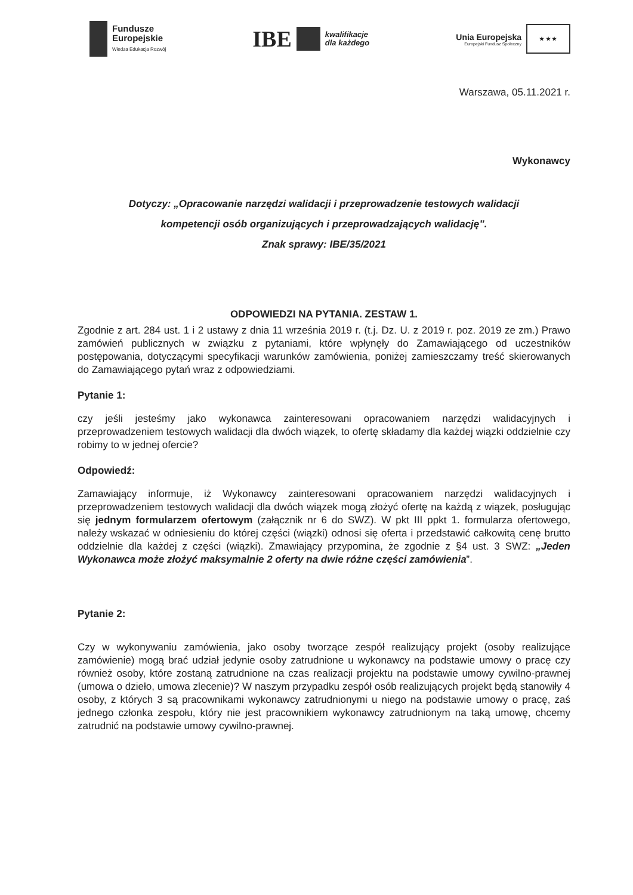Fundusze
Europejskie
Wiedza Edukacja Rozwój
IBE
kwalifikacje
dla każdego
Unia Europejska
Europejski Fundusz Społeczny
★ ★ ★
Warszawa, 05.11.2021 r.
Wykonawcy
Dotyczy: „Opracowanie narzędzi walidacji i przeprowadzenie testowych walidacji
kompetencji osób organizujących i przeprowadzających walidację”.
Znak sprawy: IBE/35/2021
ODPOWIEDZI NA PYTANIA. ZESTAW 1.
Zgodnie z art. 284 ust. 1 i 2 ustawy z dnia 11 września 2019 r. (t.j. Dz. U. z 2019 r. poz. 2019 ze zm.) Prawo zamówień publicznych w związku z pytaniami, które wpłynęły do Zamawiającego od uczestników postępowania, dotyczącymi specyfikacji warunków zamówienia, poniżej zamieszczamy treść skierowanych do Zamawiającego pytań wraz z odpowiedziami.
Pytanie 1:
czy jeśli jesteśmy jako wykonawca zainteresowani opracowaniem narzędzi walidacyjnych i przeprowadzeniem testowych walidacji dla dwóch wiązek, to ofertę składamy dla każdej wiązki oddzielnie czy robimy to w jednej ofercie?
Odpowiedź:
Zamawiający informuje, iż Wykonawcy zainteresowani opracowaniem narzędzi walidacyjnych i przeprowadzeniem testowych walidacji dla dwóch wiązek mogą złożyć ofertę na każdą z wiązek, posługując się jednym formularzem ofertowym (załącznik nr 6 do SWZ). W pkt III ppkt 1. formularza ofertowego, należy wskazać w odniesieniu do której części (wiązki) odnosi się oferta i przedstawić całkowitą cenę brutto oddzielnie dla każdej z części (wiązki). Zmawiający przypomina, że zgodnie z §4 ust. 3 SWZ: „Jeden Wykonawca może złożyć maksymalnie 2 oferty na dwie różne części zamówienia”.
Pytanie 2:
Czy w wykonywaniu zamówienia, jako osoby tworzące zespół realizujący projekt (osoby realizujące zamówienie) mogą brać udział jedynie osoby zatrudnione u wykonawcy na podstawie umowy o pracę czy również osoby, które zostaną zatrudnione na czas realizacji projektu na podstawie umowy cywilno-prawnej (umowa o dzieło, umowa zlecenie)? W naszym przypadku zespół osób realizujących projekt będą stanowiły 4 osoby, z których 3 są pracownikami wykonawcy zatrudnionymi u niego na podstawie umowy o pracę, zaś jednego członka zespołu, który nie jest pracownikiem wykonawcy zatrudnionym na taką umowę, chcemy zatrudnić na podstawie umowy cywilno-prawnej.